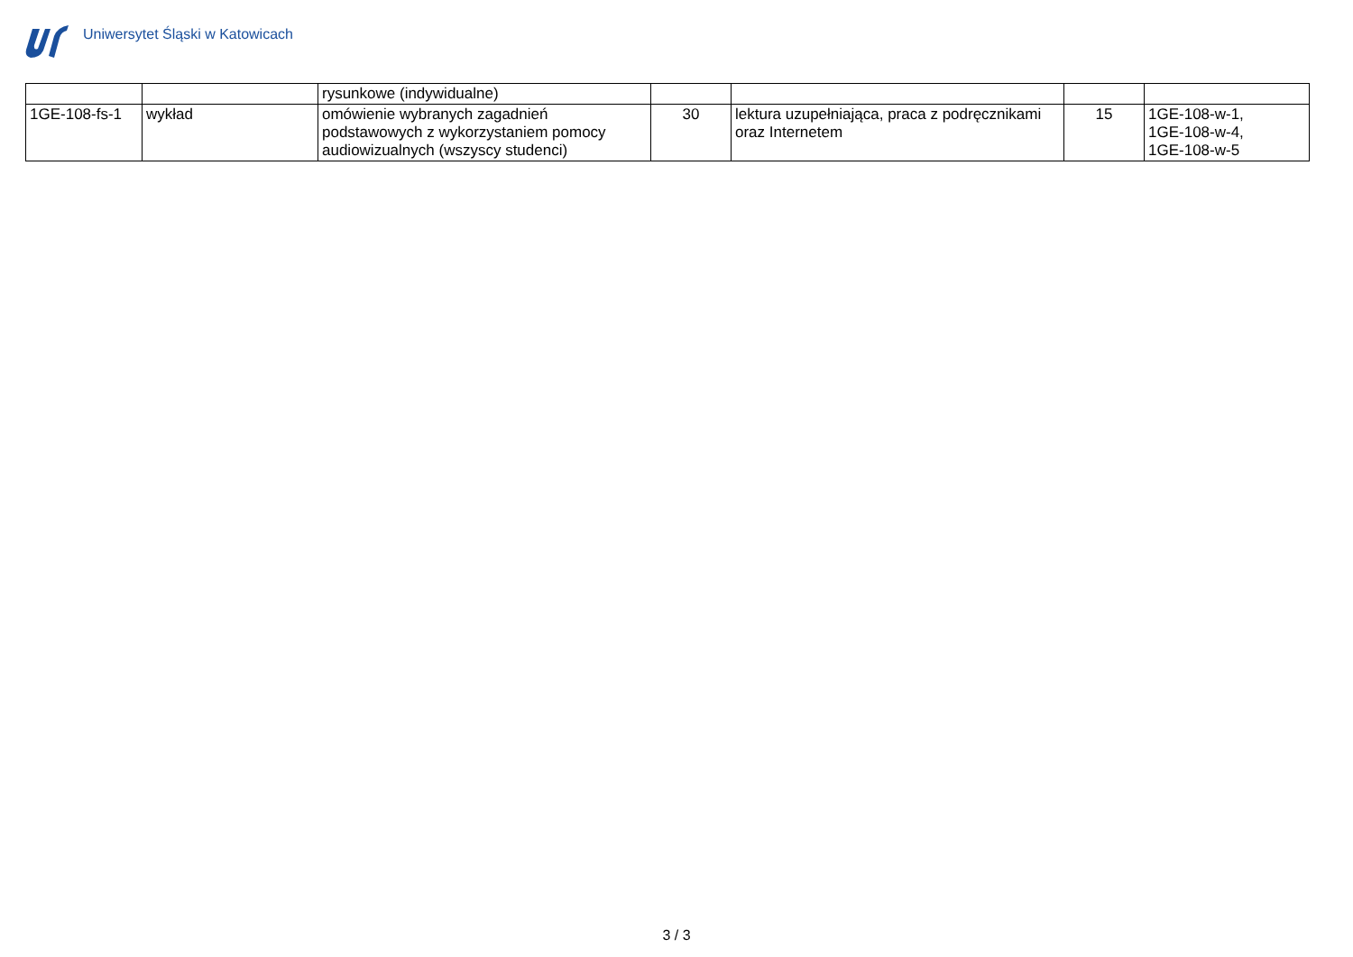Uniwersytet Śląski w Katowicach
| | | rysunkowe (indywidualne) | | | | |
| 1GE-108-fs-1 | wykład | omówienie wybranych zagadnień podstawowych z wykorzystaniem pomocy audiowizualnych (wszyscy studenci) | 30 | lektura uzupełniająca, praca z podręcznikami oraz Internetem | 15 | 1GE-108-w-1, 1GE-108-w-4, 1GE-108-w-5 |
3 / 3